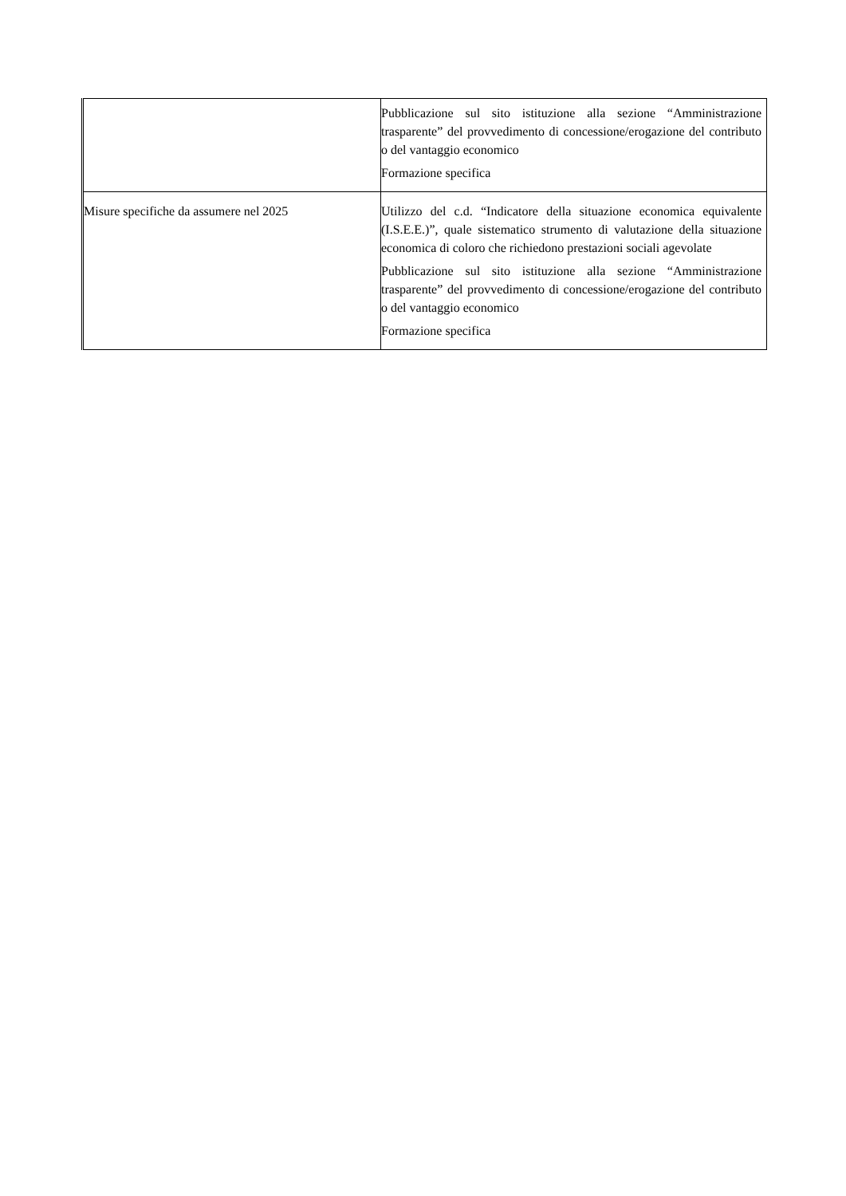| | Pubblicazione sul sito istituzione alla sezione “Amministrazione trasparente” del provvedimento di concessione/erogazione del contributo o del vantaggio economico Formazione specifica |
| Misure specifiche da assumere nel 2025 | Utilizzo del c.d. “Indicatore della situazione economica equivalente (I.S.E.E.)”, quale sistematico strumento di valutazione della situazione economica di coloro che richiedono prestazioni sociali agevolate Pubblicazione sul sito istituzione alla sezione “Amministrazione trasparente” del provvedimento di concessione/erogazione del contributo o del vantaggio economico Formazione specifica |